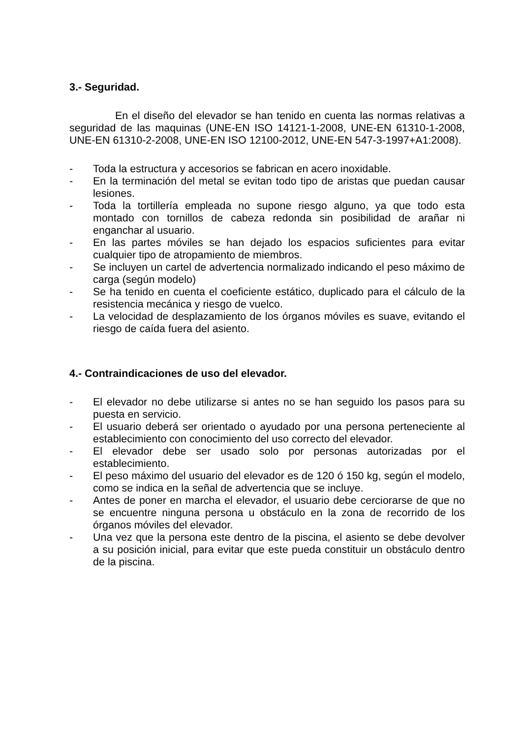3.- Seguridad.
En el diseño del elevador se han tenido en cuenta las normas relativas a seguridad de las maquinas (UNE-EN ISO 14121-1-2008, UNE-EN 61310-1-2008, UNE-EN 61310-2-2008, UNE-EN ISO 12100-2012, UNE-EN 547-3-1997+A1:2008).
- Toda la estructura y accesorios se fabrican en acero inoxidable.
- En la terminación del metal se evitan todo tipo de aristas que puedan causar lesiones.
- Toda la tortillería empleada no supone riesgo alguno, ya que todo esta montado con tornillos de cabeza redonda sin posibilidad de arañar ni enganchar al usuario.
- En las partes móviles se han dejado los espacios suficientes para evitar cualquier tipo de atropamiento de miembros.
- Se incluyen un cartel de advertencia normalizado indicando el peso máximo de carga (según modelo)
- Se ha tenido en cuenta el coeficiente estático, duplicado para el cálculo de la resistencia mecánica y riesgo de vuelco.
- La velocidad de desplazamiento de los órganos móviles es suave, evitando el riesgo de caída fuera del asiento.
4.- Contraindicaciones de uso del elevador.
- El elevador no debe utilizarse si antes no se han seguido los pasos para su puesta en servicio.
- El usuario deberá ser orientado o ayudado por una persona perteneciente al establecimiento con conocimiento del uso correcto del elevador.
- El elevador debe ser usado solo por personas autorizadas por el establecimiento.
- El peso máximo del usuario del elevador es de 120 ó 150 kg, según el modelo, como se indica en la señal de advertencia que se incluye.
- Antes de poner en marcha el elevador, el usuario debe cerciorarse de que no se encuentre ninguna persona u obstáculo en la zona de recorrido de los órganos móviles del elevador.
- Una vez que la persona este dentro de la piscina, el asiento se debe devolver a su posición inicial, para evitar que este pueda constituir un obstáculo dentro de la piscina.